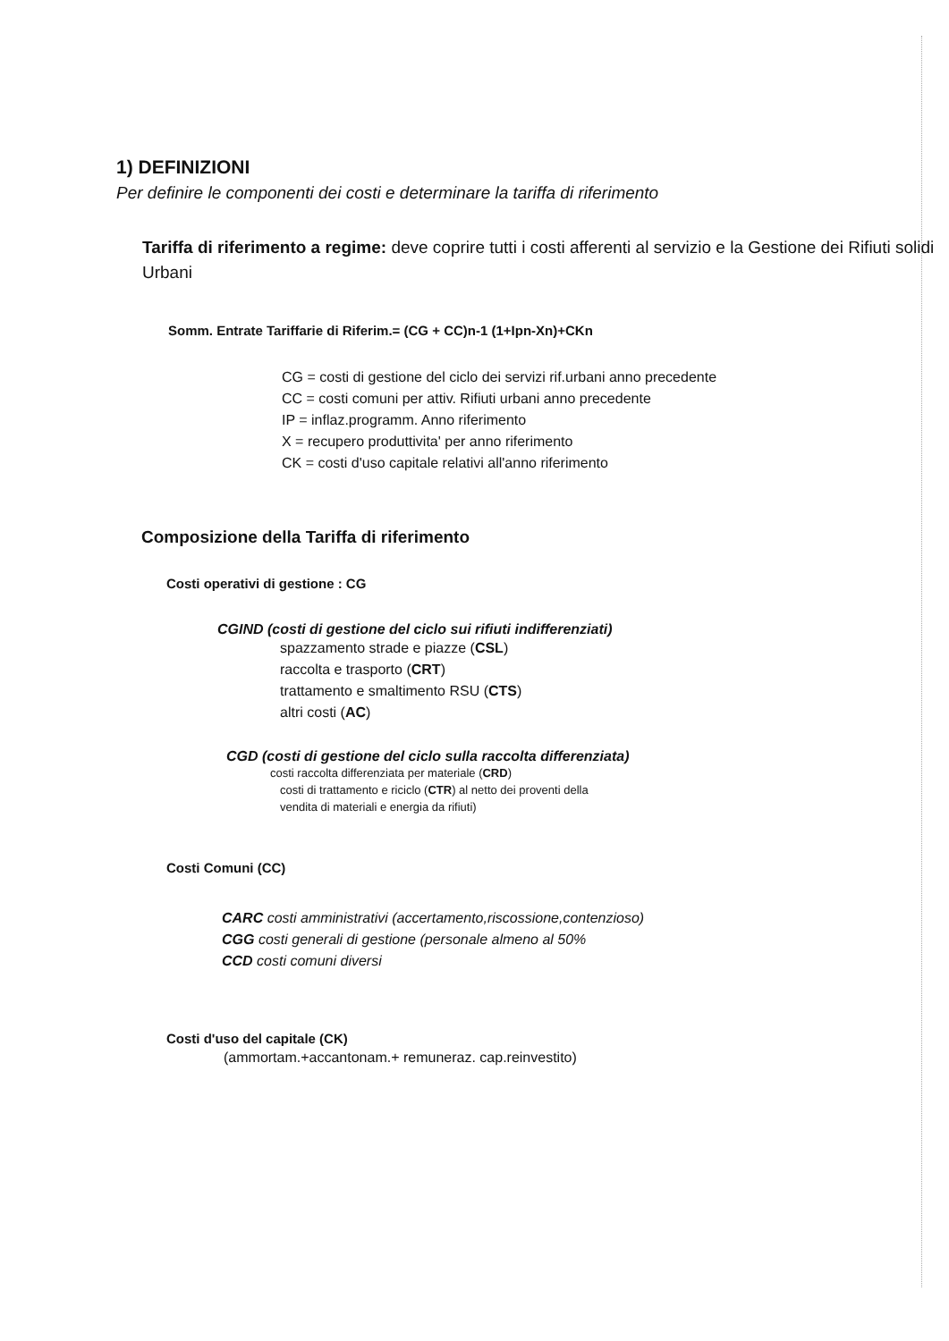1) DEFINIZIONI
Per definire le componenti dei costi e determinare la tariffa di riferimento
Tariffa di riferimento a regime: deve coprire tutti i costi afferenti al servizio e la Gestione dei Rifiuti solidi Urbani
Somm. Entrate Tariffarie di Riferim.= (CG + CC)n-1 (1+Ipn-Xn)+CKn
CG = costi di gestione del ciclo dei servizi rif.urbani anno precedente
CC = costi comuni per attiv. Rifiuti urbani anno precedente
IP = inflaz.programm. Anno riferimento
X = recupero produttivita' per anno riferimento
CK = costi d'uso capitale relativi all'anno riferimento
Composizione della Tariffa di riferimento
Costi operativi di gestione : CG
CGIND (costi di gestione del ciclo sui rifiuti indifferenziati)
spazzamento strade e piazze (CSL)
raccolta e trasporto (CRT)
trattamento e smaltimento RSU (CTS)
altri costi (AC)
CGD (costi di gestione del ciclo sulla raccolta differenziata)
costi raccolta differenziata per materiale (CRD)
costi di trattamento e riciclo (CTR) al netto dei proventi della
vendita di materiali e energia da rifiuti)
Costi Comuni (CC)
CARC costi amministrativi (accertamento,riscossione,contenzioso)
CGG costi generali di gestione (personale almeno al 50%
CCD costi comuni diversi
Costi d'uso del capitale (CK)
(ammortam.+accantonam.+ remuneraz. cap.reinvestito)